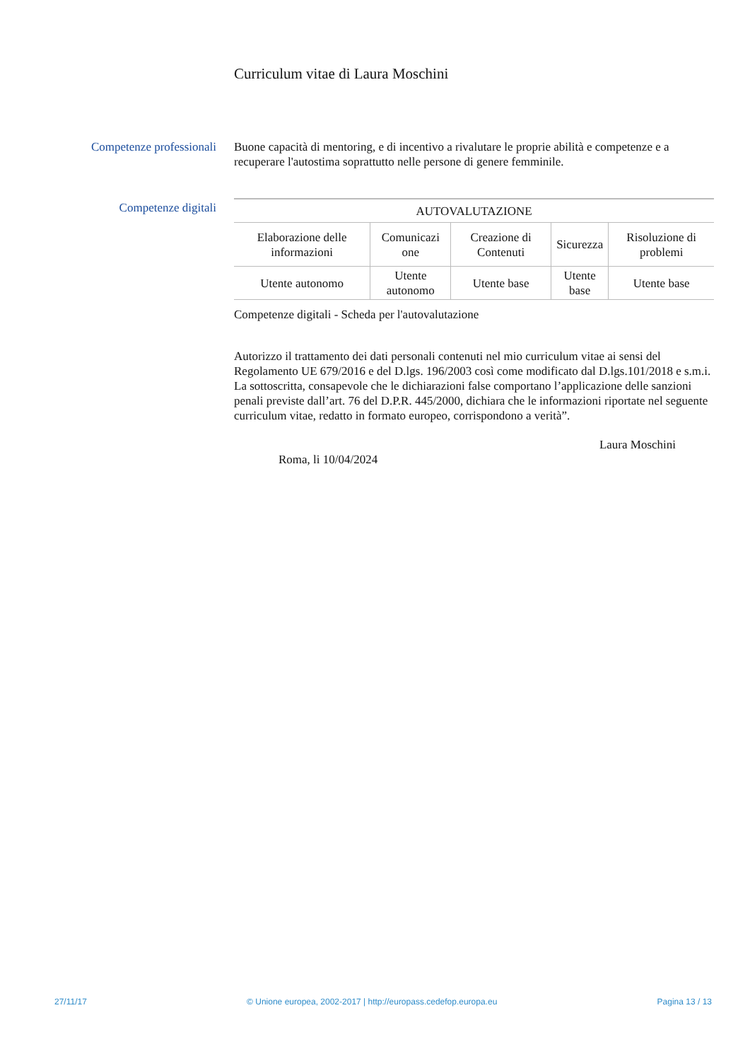Curriculum vitae di Laura Moschini
Competenze professionali
Buone capacità di mentoring, e di incentivo a rivalutare le proprie abilità e competenze e a recuperare l'autostima soprattutto nelle persone di genere femminile.
Competenze digitali
| AUTOVALUTAZIONE | | | | |
| --- | --- | --- | --- | --- |
| Elaborazione delle informazioni | Comunicazi one | Creazione di Contenuti | Sicurezza | Risoluzione di problemi |
| Utente autonomo | Utente autonomo | Utente base | Utente base | Utente base |
Competenze digitali - Scheda per l'autovalutazione
Autorizzo il trattamento dei dati personali contenuti nel mio curriculum vitae ai sensi del Regolamento UE 679/2016 e del D.lgs. 196/2003 così come modificato dal D.lgs.101/2018 e s.m.i.
La sottoscritta, consapevole che le dichiarazioni false comportano l’applicazione delle sanzioni penali previste dall’art. 76 del D.P.R. 445/2000, dichiara che le informazioni riportate nel seguente curriculum vitae, redatto in formato europeo, corrispondono a verità”.
Laura Moschini
Roma, li 10/04/2024
27/11/17 © Unione europea, 2002-2017 | http://europass.cedefop.europa.eu Pagina 13 / 13